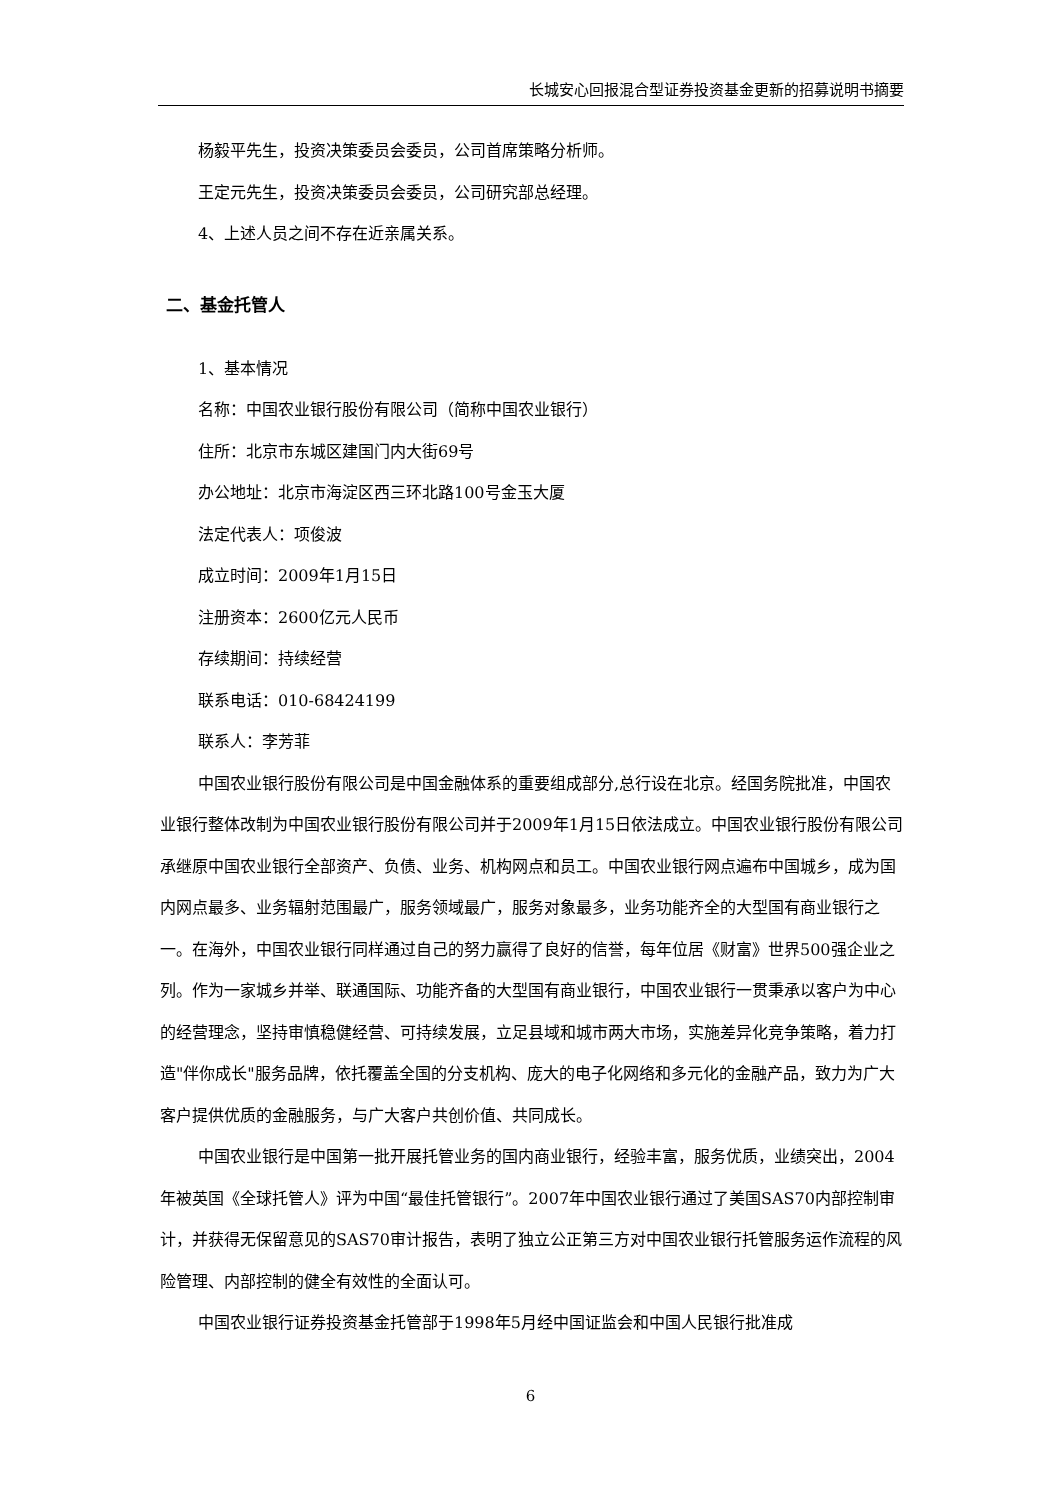长城安心回报混合型证券投资基金更新的招募说明书摘要
杨毅平先生，投资决策委员会委员，公司首席策略分析师。
王定元先生，投资决策委员会委员，公司研究部总经理。
4、上述人员之间不存在近亲属关系。
二、基金托管人
1、基本情况
名称：中国农业银行股份有限公司（简称中国农业银行）
住所：北京市东城区建国门内大街69号
办公地址：北京市海淀区西三环北路100号金玉大厦
法定代表人：项俊波
成立时间：2009年1月15日
注册资本：2600亿元人民币
存续期间：持续经营
联系电话：010-68424199
联系人：李芳菲
中国农业银行股份有限公司是中国金融体系的重要组成部分,总行设在北京。经国务院批准，中国农业银行整体改制为中国农业银行股份有限公司并于2009年1月15日依法成立。中国农业银行股份有限公司承继原中国农业银行全部资产、负债、业务、机构网点和员工。中国农业银行网点遍布中国城乡，成为国内网点最多、业务辐射范围最广，服务领域最广，服务对象最多，业务功能齐全的大型国有商业银行之一。在海外，中国农业银行同样通过自己的努力赢得了良好的信誉，每年位居《财富》世界500强企业之列。作为一家城乡并举、联通国际、功能齐备的大型国有商业银行，中国农业银行一贯秉承以客户为中心的经营理念，坚持审慎稳健经营、可持续发展，立足县域和城市两大市场，实施差异化竞争策略，着力打造"伴你成长"服务品牌，依托覆盖全国的分支机构、庞大的电子化网络和多元化的金融产品，致力为广大客户提供优质的金融服务，与广大客户共创价值、共同成长。
中国农业银行是中国第一批开展托管业务的国内商业银行，经验丰富，服务优质，业绩突出，2004年被英国《全球托管人》评为中国“最佳托管银行”。2007年中国农业银行通过了美国SAS70内部控制审计，并获得无保留意见的SAS70审计报告，表明了独立公正第三方对中国农业银行托管服务运作流程的风险管理、内部控制的健全有效性的全面认可。
中国农业银行证券投资基金托管部于1998年5月经中国证监会和中国人民银行批准成
6